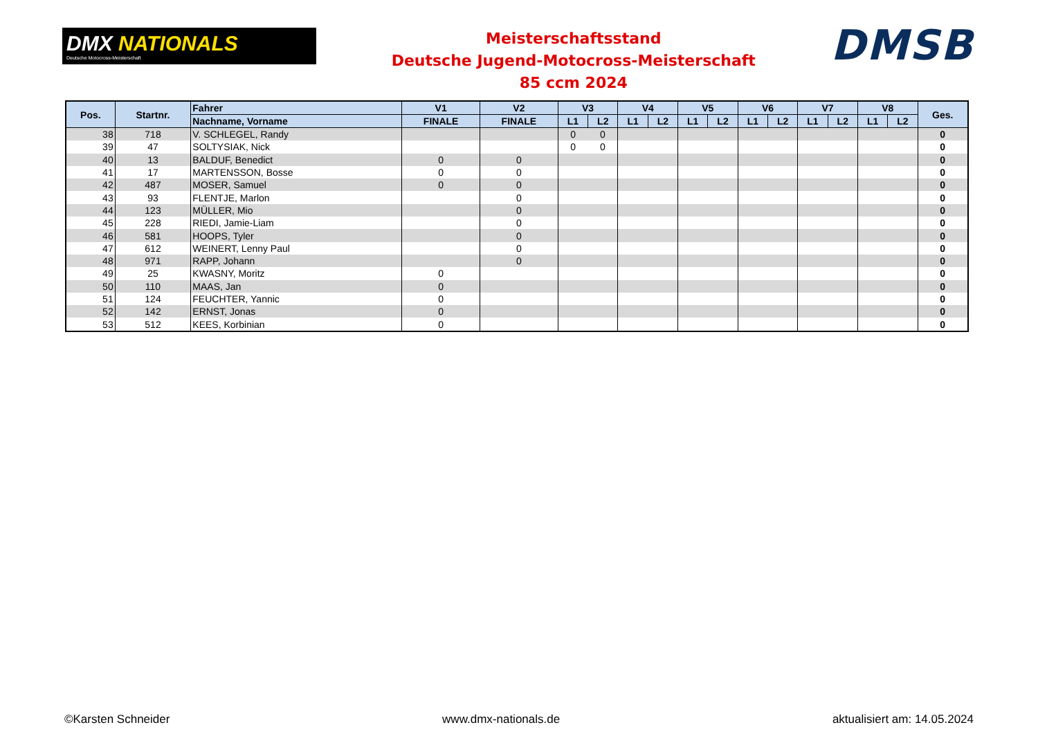DMX NATIONALS
Deutsche Motocross-Meisterschaft
Meisterschaftsstand
Deutsche Jugend-Motocross-Meisterschaft
85 ccm 2024
DMSB
| Pos. | Startnr. | Fahrer | V1 | V2 | V3 | | V4 | | V5 | | V6 | | V7 | | V8 | | Ges. |
| --- | --- | --- | --- | --- | --- | --- | --- | --- | --- | --- | --- | --- | --- | --- | --- | --- | --- |
| | | Nachname, Vorname | FINALE | FINALE | L1 | L2 | L1 | L2 | L1 | L2 | L1 | L2 | L1 | L2 | L1 | L2 | |
| 38 | 718 | V. SCHLEGEL, Randy | | | 0 | 0 | | | | | | | | | | | 0 |
| 39 | 47 | SOLTYSIAK, Nick | | | 0 | 0 | | | | | | | | | | | 0 |
| 40 | 13 | BALDUF, Benedict | 0 | 0 | | | | | | | | | | | | | 0 |
| 41 | 17 | MARTENSSON, Bosse | 0 | 0 | | | | | | | | | | | | | 0 |
| 42 | 487 | MOSER, Samuel | 0 | 0 | | | | | | | | | | | | | 0 |
| 43 | 93 | FLENTJE, Marlon | | 0 | | | | | | | | | | | | | 0 |
| 44 | 123 | MÜLLER, Mio | | 0 | | | | | | | | | | | | | 0 |
| 45 | 228 | RIEDI, Jamie-Liam | | 0 | | | | | | | | | | | | | 0 |
| 46 | 581 | HOOPS, Tyler | | 0 | | | | | | | | | | | | | 0 |
| 47 | 612 | WEINERT, Lenny Paul | | 0 | | | | | | | | | | | | | 0 |
| 48 | 971 | RAPP, Johann | | 0 | | | | | | | | | | | | | 0 |
| 49 | 25 | KWASNY, Moritz | 0 | | | | | | | | | | | | | | 0 |
| 50 | 110 | MAAS, Jan | 0 | | | | | | | | | | | | | | 0 |
| 51 | 124 | FEUCHTER, Yannic | 0 | | | | | | | | | | | | | | 0 |
| 52 | 142 | ERNST, Jonas | 0 | | | | | | | | | | | | | | 0 |
| 53 | 512 | KEES, Korbinian | 0 | | | | | | | | | | | | | | 0 |
©Karsten Schneider www.dmx-nationals.de aktualisiert am: 14.05.2024